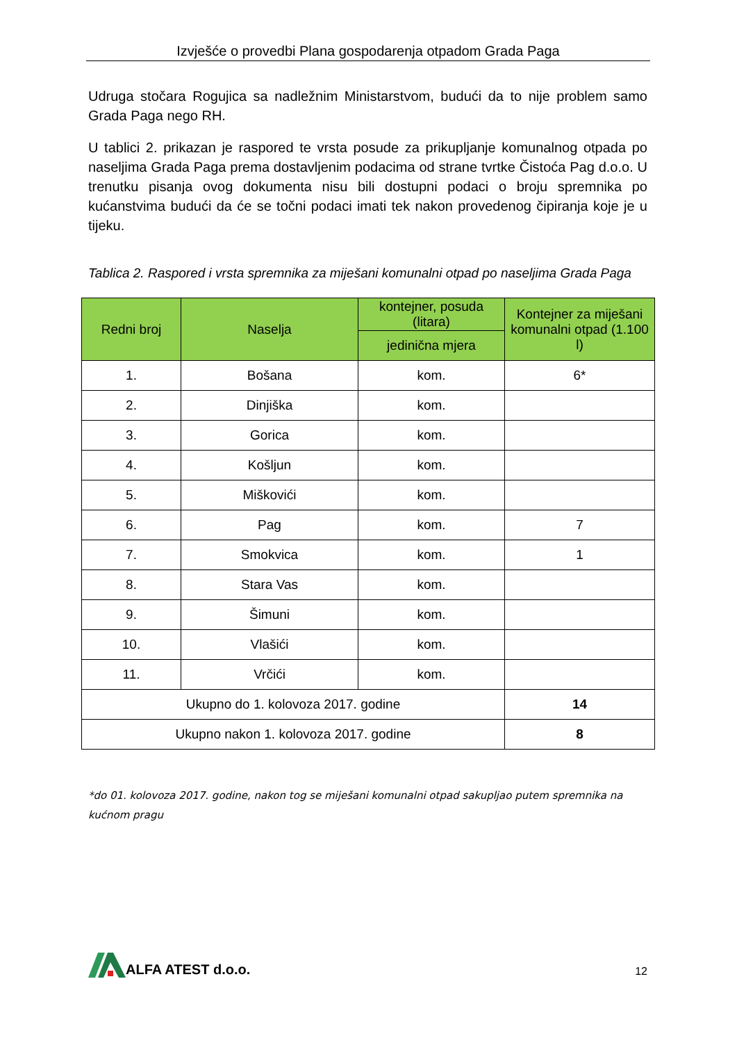Izvješće o provedbi Plana gospodarenja otpadom Grada Paga
Udruga stočara Rogujica sa nadležnim Ministarstvom, budući da to nije problem samo Grada Paga nego RH.
U tablici 2. prikazan je raspored te vrsta posude za prikupljanje komunalnog otpada po naseljima Grada Paga prema dostavljenim podacima od strane tvrtke Čistoća Pag d.o.o. U trenutku pisanja ovog dokumenta nisu bili dostupni podaci o broju spremnika po kućanstvima budući da će se točni podaci imati tek nakon provedenog čipiranja koje je u tijeku.
Tablica 2. Raspored i vrsta spremnika za miješani komunalni otpad po naseljima Grada Paga
| Redni broj | Naselja | kontejner, posuda (litara) | Kontejner za miješani komunalni otpad (1.100 l) |
| --- | --- | --- | --- |
| | | jedinična mjera | |
| 1. | Bošana | kom. | 6* |
| 2. | Dinjiška | kom. | |
| 3. | Gorica | kom. | |
| 4. | Košljun | kom. | |
| 5. | Miškovići | kom. | |
| 6. | Pag | kom. | 7 |
| 7. | Smokvica | kom. | 1 |
| 8. | Stara Vas | kom. | |
| 9. | Šimuni | kom. | |
| 10. | Vlašići | kom. | |
| 11. | Vrčići | kom. | |
| Ukupno do 1. kolovoza 2017. godine | | | 14 |
| Ukupno nakon 1. kolovoza 2017. godine | | | 8 |
*do 01. kolovoza 2017. godine, nakon tog se miješani komunalni otpad sakupljao putem spremnika na kućnom pragu
ALFA ATEST d.o.o.
12